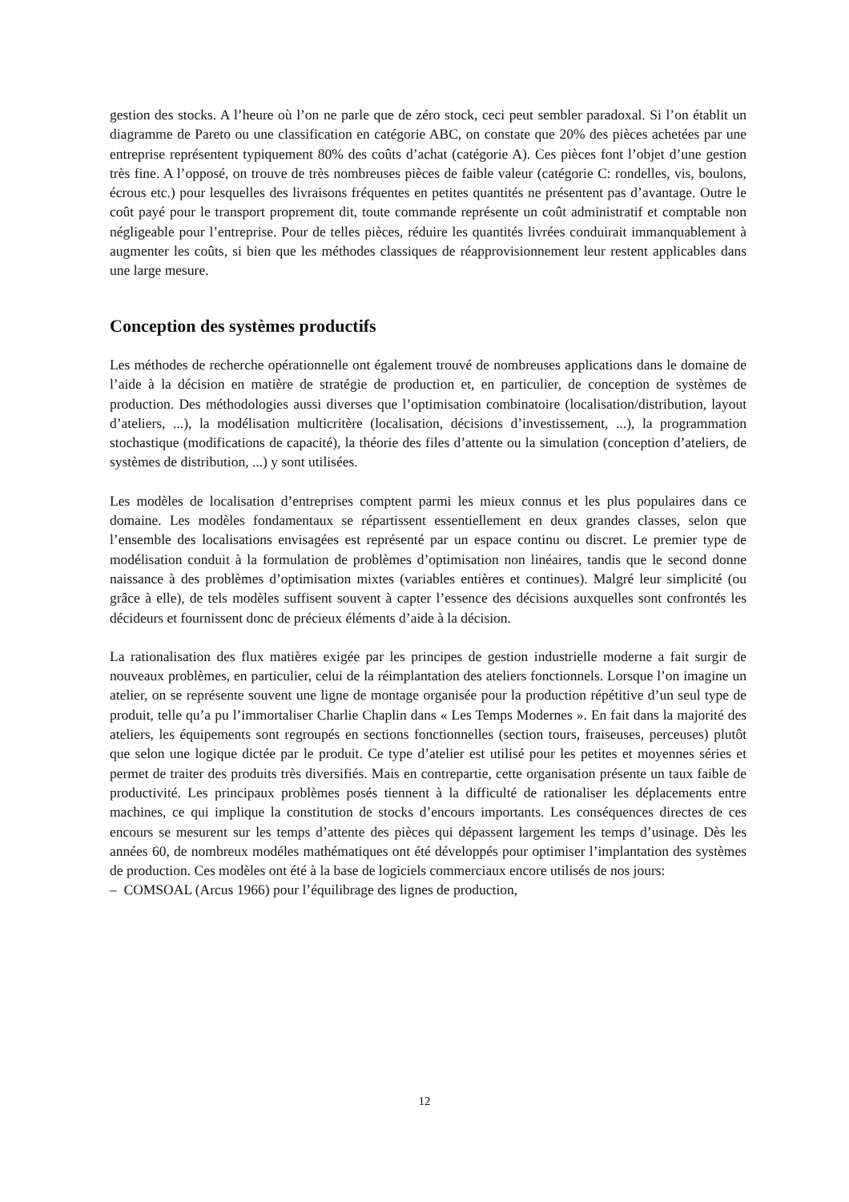gestion des stocks. A l’heure où l’on ne parle que de zéro stock, ceci peut sembler paradoxal. Si l’on établit un diagramme de Pareto ou une classification en catégorie ABC, on constate que 20% des pièces achetées par une entreprise représentent typiquement 80% des coûts d’achat (catégorie A). Ces pièces font l’objet d’une gestion très fine. A l’opposé, on trouve de très nombreuses pièces de faible valeur (catégorie C: rondelles, vis, boulons, écrous etc.) pour lesquelles des livraisons fréquentes en petites quantités ne présentent pas d’avantage. Outre le coût payé pour le transport proprement dit, toute commande représente un coût administratif et comptable non négligeable pour l’entreprise. Pour de telles pièces, réduire les quantités livrées conduirait immanquablement à augmenter les coûts, si bien que les méthodes classiques de réapprovisionnement leur restent applicables dans une large mesure.
Conception des systèmes productifs
Les méthodes de recherche opérationnelle ont également trouvé de nombreuses applications dans le domaine de l’aide à la décision en matière de stratégie de production et, en particulier, de conception de systèmes de production. Des méthodologies aussi diverses que l’optimisation combinatoire (localisation/distribution, layout d’ateliers, ...), la modélisation multicritère (localisation, décisions d’investissement, ...), la programmation stochastique (modifications de capacité), la théorie des files d’attente ou la simulation (conception d’ateliers, de systèmes de distribution, ...) y sont utilisées.
Les modèles de localisation d’entreprises comptent parmi les mieux connus et les plus populaires dans ce domaine. Les modèles fondamentaux se répartissent essentiellement en deux grandes classes, selon que l’ensemble des localisations envisagées est représenté par un espace continu ou discret. Le premier type de modélisation conduit à la formulation de problèmes d’optimisation non linéaires, tandis que le second donne naissance à des problèmes d’optimisation mixtes (variables entières et continues). Malgré leur simplicité (ou grâce à elle), de tels modèles suffisent souvent à capter l’essence des décisions auxquelles sont confrontés les décideurs et fournissent donc de précieux éléments d’aide à la décision.
La rationalisation des flux matières exigée par les principes de gestion industrielle moderne a fait surgir de nouveaux problèmes, en particulier, celui de la réimplantation des ateliers fonctionnels. Lorsque l’on imagine un atelier, on se représente souvent une ligne de montage organisée pour la production répétitive d’un seul type de produit, telle qu’a pu l’immortaliser Charlie Chaplin dans « Les Temps Modernes ». En fait dans la majorité des ateliers, les équipements sont regroupés en sections fonctionnelles (section tours, fraiseuses, perceuses) plutôt que selon une logique dictée par le produit. Ce type d’atelier est utilisé pour les petites et moyennes séries et permet de traiter des produits très diversifiés. Mais en contrepartie, cette organisation présente un taux faible de productivité. Les principaux problèmes posés tiennent à la difficulté de rationaliser les déplacements entre machines, ce qui implique la constitution de stocks d’encours importants. Les conséquences directes de ces encours se mesurent sur les temps d’attente des pièces qui dépassent largement les temps d’usinage. Dès les années 60, de nombreux modéles mathématiques ont été développés pour optimiser l’implantation des systèmes de production. Ces modèles ont été à la base de logiciels commerciaux encore utilisés de nos jours:
– COMSOAL (Arcus 1966) pour l’équilibrage des lignes de production,
12